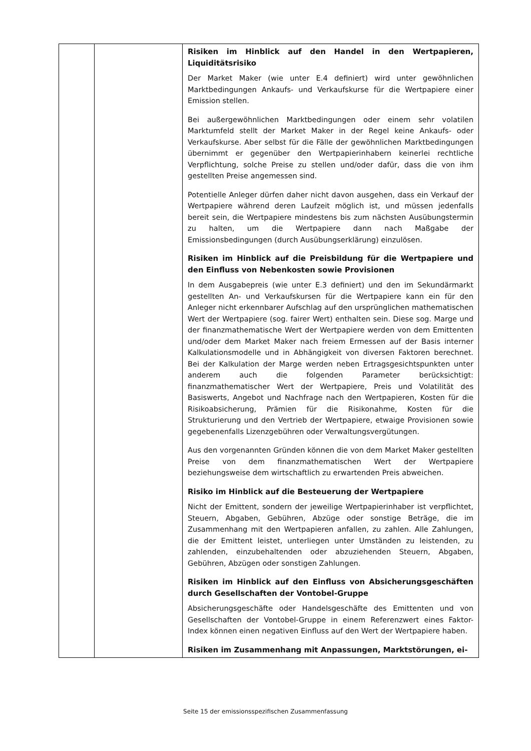| | | Risiken im Hinblick auf den Handel in den Wertpapieren, Liquiditätsrisiko Der Market Maker (wie unter E.4 definiert) wird unter gewöhnlichen Marktbedingungen Ankaufs- und Verkaufskurse für die Wertpapiere einer Emission stellen. Bei außergewöhnlichen Marktbedingungen oder einem sehr volatilen Marktumfeld stellt der Market Maker in der Regel keine Ankaufs- oder Verkaufskurse. Aber selbst für die Fälle der gewöhnlichen Marktbedingungen übernimmt er gegenüber den Wertpapierinhabern keinerlei rechtliche Verpflichtung, solche Preise zu stellen und/oder dafür, dass die von ihm gestellten Preise angemessen sind. Potentielle Anleger dürfen daher nicht davon ausgehen, dass ein Verkauf der Wertpapiere während deren Laufzeit möglich ist, und müssen jedenfalls bereit sein, die Wertpapiere mindestens bis zum nächsten Ausübungstermin zu halten, um die Wertpapiere dann nach Maßgabe der Emissionsbedingungen (durch Ausübungserklärung) einzulösen. Risiken im Hinblick auf die Preisbildung für die Wertpapiere und den Einfluss von Nebenkosten sowie Provisionen In dem Ausgabepreis (wie unter E.3 definiert) und den im Sekundärmarkt gestellten An- und Verkaufskursen für die Wertpapiere kann ein für den Anleger nicht erkennbarer Aufschlag auf den ursprünglichen mathematischen Wert der Wertpapiere (sog. fairer Wert) enthalten sein. Diese sog. Marge und der finanzmathematische Wert der Wertpapiere werden von dem Emittenten und/oder dem Market Maker nach freiem Ermessen auf der Basis interner Kalkulationsmodelle und in Abhängigkeit von diversen Faktoren berechnet. Bei der Kalkulation der Marge werden neben Ertragsgesichtspunkten unter anderem auch die folgenden Parameter berücksichtigt: finanzmathematischer Wert der Wertpapiere, Preis und Volatilität des Basiswerts, Angebot und Nachfrage nach den Wertpapieren, Kosten für die Risikoabsicherung, Prämien für die Risikonahme, Kosten für die Strukturierung und den Vertrieb der Wertpapiere, etwaige Provisionen sowie gegebenenfalls Lizenzgebühren oder Verwaltungsvergütungen. Aus den vorgenannten Gründen können die von dem Market Maker gestellten Preise von dem finanzmathematischen Wert der Wertpapiere beziehungsweise dem wirtschaftlich zu erwartenden Preis abweichen. Risiko im Hinblick auf die Besteuerung der Wertpapiere Nicht der Emittent, sondern der jeweilige Wertpapierinhaber ist verpflichtet, Steuern, Abgaben, Gebühren, Abzüge oder sonstige Beträge, die im Zusammenhang mit den Wertpapieren anfallen, zu zahlen. Alle Zahlungen, die der Emittent leistet, unterliegen unter Umständen zu leistenden, zu zahlenden, einzubehaltenden oder abzuziehenden Steuern, Abgaben, Gebühren, Abzügen oder sonstigen Zahlungen. Risiken im Hinblick auf den Einfluss von Absicherungsgeschäften durch Gesellschaften der Vontobel-Gruppe Absicherungsgeschäfte oder Handelsgeschäfte des Emittenten und von Gesellschaften der Vontobel-Gruppe in einem Referenzwert eines Faktor-Index können einen negativen Einfluss auf den Wert der Wertpapiere haben. Risiken im Zusammenhang mit Anpassungen, Marktstörungen, ei- |
Seite 15 der emissionsspezifischen Zusammenfassung